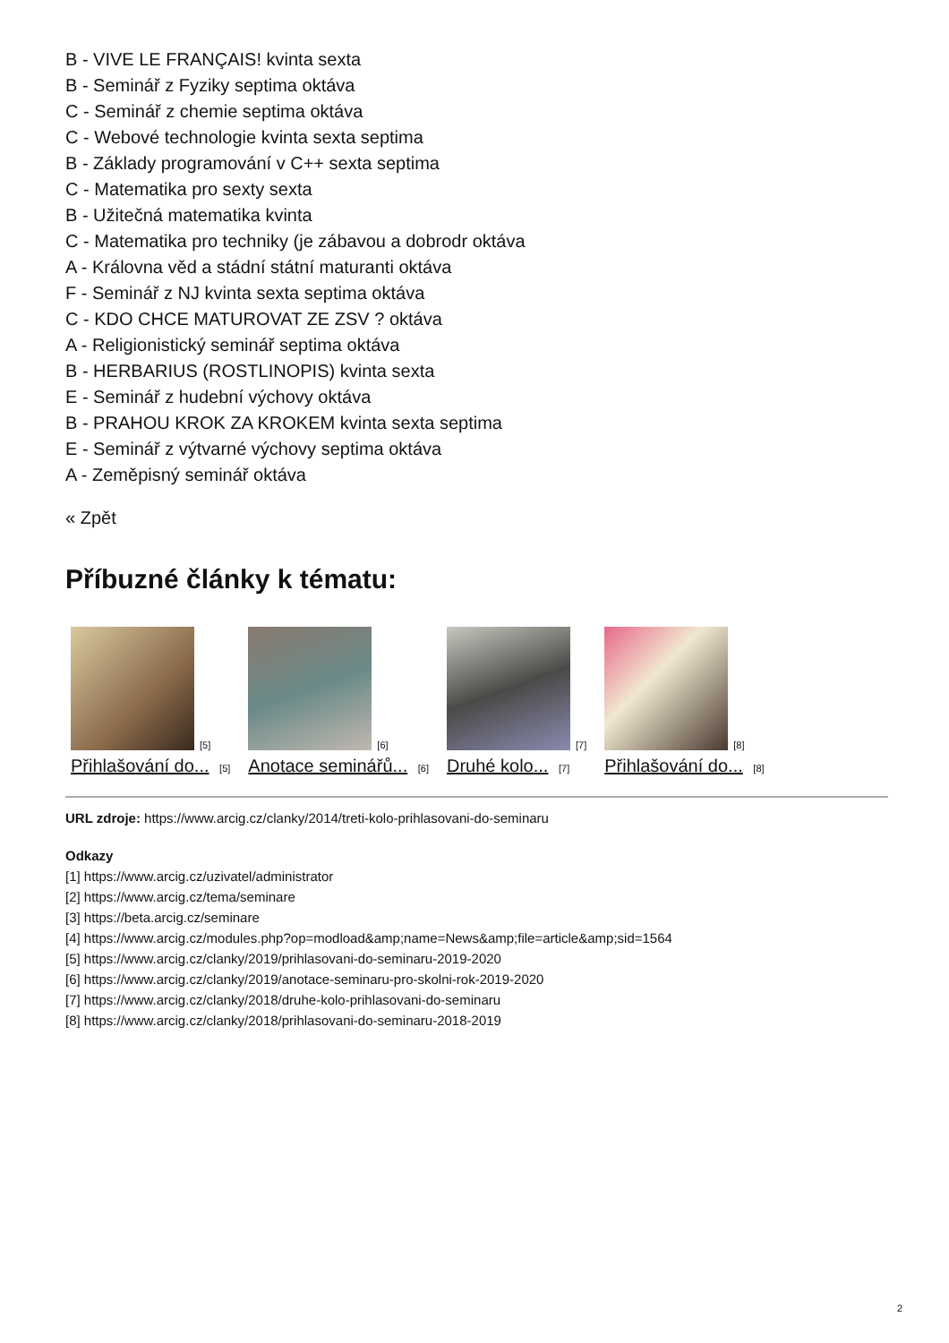B - VIVE LE FRANÇAIS! kvinta sexta
B - Seminář z Fyziky septima oktáva
C - Seminář z chemie septima oktáva
C - Webové technologie kvinta sexta septima
B - Základy programování v C++ sexta septima
C - Matematika pro sexty sexta
B - Užitečná matematika kvinta
C - Matematika pro techniky (je zábavou a dobrodr oktáva
A - Královna věd a stádní státní maturanti oktáva
F - Seminář z NJ kvinta sexta septima oktáva
C - KDO CHCE MATUROVAT ZE ZSV ? oktáva
A - Religionistický seminář septima oktáva
B - HERBARIUS (ROSTLINOPIS) kvinta sexta
E - Seminář z hudební výchovy oktáva
B - PRAHOU KROK ZA KROKEM kvinta sexta septima
E - Seminář z výtvarné výchovy septima oktáva
A - Zeměpisný seminář oktáva
« Zpět
Příbuzné články k tématu:
[5]
Přihlašování do... [5]
[6]
Anotace seminářů... [6]
[7]
Druhé kolo... [7]
[8]
Přihlašování do... [8]
URL zdroje: https://www.arcig.cz/clanky/2014/treti-kolo-prihlasovani-do-seminaru
Odkazy
[1] https://www.arcig.cz/uzivatel/administrator
[2] https://www.arcig.cz/tema/seminare
[3] https://beta.arcig.cz/seminare
[4] https://www.arcig.cz/modules.php?op=modload&amp;name=News&amp;file=article&amp;sid=1564
[5] https://www.arcig.cz/clanky/2019/prihlasovani-do-seminaru-2019-2020
[6] https://www.arcig.cz/clanky/2019/anotace-seminaru-pro-skolni-rok-2019-2020
[7] https://www.arcig.cz/clanky/2018/druhe-kolo-prihlasovani-do-seminaru
[8] https://www.arcig.cz/clanky/2018/prihlasovani-do-seminaru-2018-2019
2